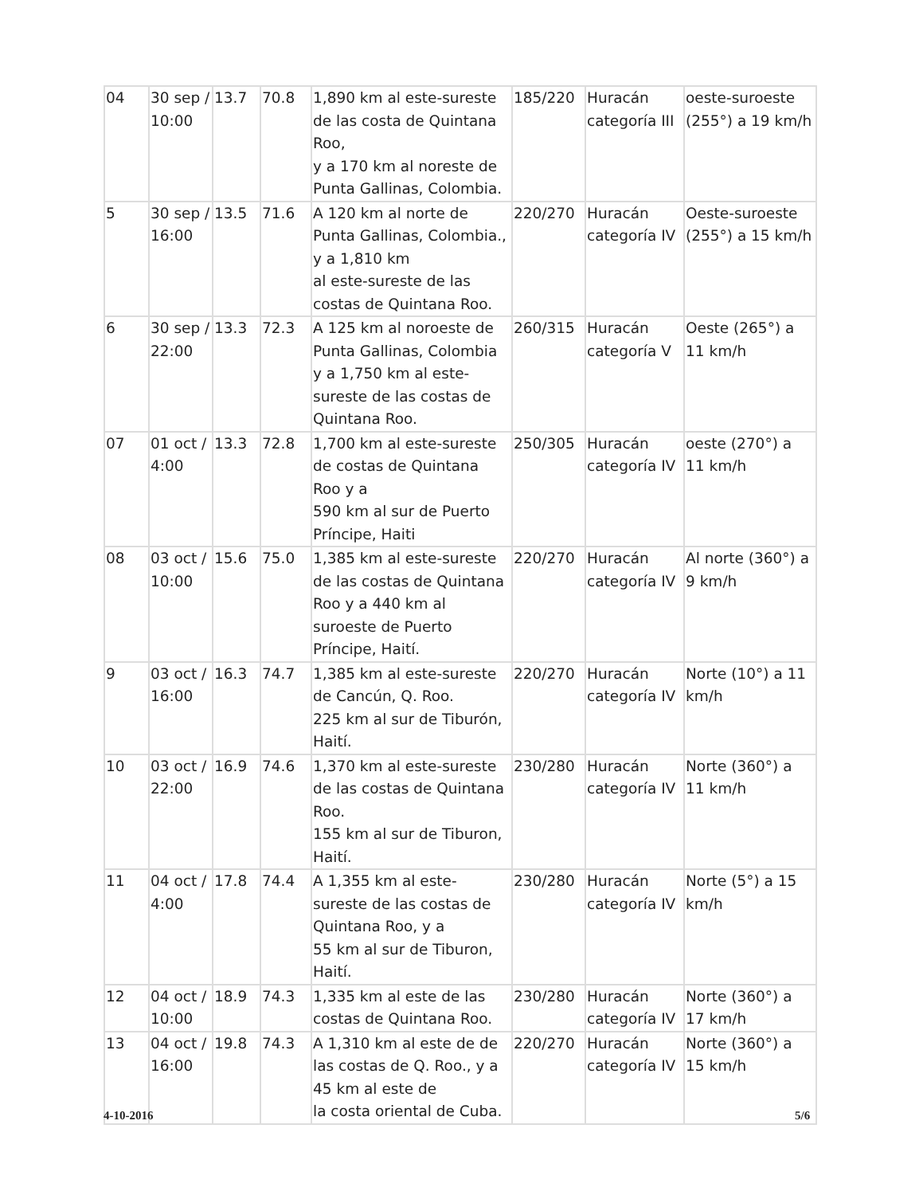| 04 | 30 sep / 10:00 | 13.7 | 70.8 | 1,890 km al este-sureste de las costa de Quintana Roo, y a 170 km al noreste de Punta Gallinas, Colombia. | 185/220 | Huracán categoría III | oeste-suroeste (255°) a 19 km/h |
| 5 | 30 sep / 16:00 | 13.5 | 71.6 | A 120 km al norte de Punta Gallinas, Colombia., y a 1,810 km al este-sureste de las costas de Quintana Roo. | 220/270 | Huracán categoría IV | Oeste-suroeste (255°) a 15 km/h |
| 6 | 30 sep / 22:00 | 13.3 | 72.3 | A 125 km al noroeste de Punta Gallinas, Colombia y a 1,750 km al este-sureste de las costas de Quintana Roo. | 260/315 | Huracán categoría V | Oeste (265°) a 11 km/h |
| 07 | 01 oct / 4:00 | 13.3 | 72.8 | 1,700 km al este-sureste de costas de Quintana Roo y a 590 km al sur de Puerto Príncipe, Haiti | 250/305 | Huracán categoría IV | oeste (270°) a 11 km/h |
| 08 | 03 oct / 10:00 | 15.6 | 75.0 | 1,385 km al este-sureste de las costas de Quintana Roo y a 440 km al suroeste de Puerto Príncipe, Haití. | 220/270 | Huracán categoría IV | Al norte (360°) a 9 km/h |
| 9 | 03 oct / 16:00 | 16.3 | 74.7 | 1,385 km al este-sureste de Cancún, Q. Roo. 225 km al sur de Tiburón, Haití. | 220/270 | Huracán categoría IV | Norte (10°) a 11 km/h |
| 10 | 03 oct / 22:00 | 16.9 | 74.6 | 1,370 km al este-sureste de las costas de Quintana Roo. 155 km al sur de Tiburon, Haití. | 230/280 | Huracán categoría IV | Norte (360°) a 11 km/h |
| 11 | 04 oct / 4:00 | 17.8 | 74.4 | A 1,355 km al este-sureste de las costas de Quintana Roo, y a 55 km al sur de Tiburon, Haití. | 230/280 | Huracán categoría IV | Norte (5°) a 15 km/h |
| 12 | 04 oct / 10:00 | 18.9 | 74.3 | 1,335 km al este de las costas de Quintana Roo. | 230/280 | Huracán categoría IV | Norte (360°) a 17 km/h |
| 13 | 04 oct / 16:00 | 19.8 | 74.3 | A 1,310 km al este de de las costas de Q. Roo., y a 45 km al este de la costa oriental de Cuba. | 220/270 | Huracán categoría IV | Norte (360°) a 15 km/h |
4-10-2016 5/6